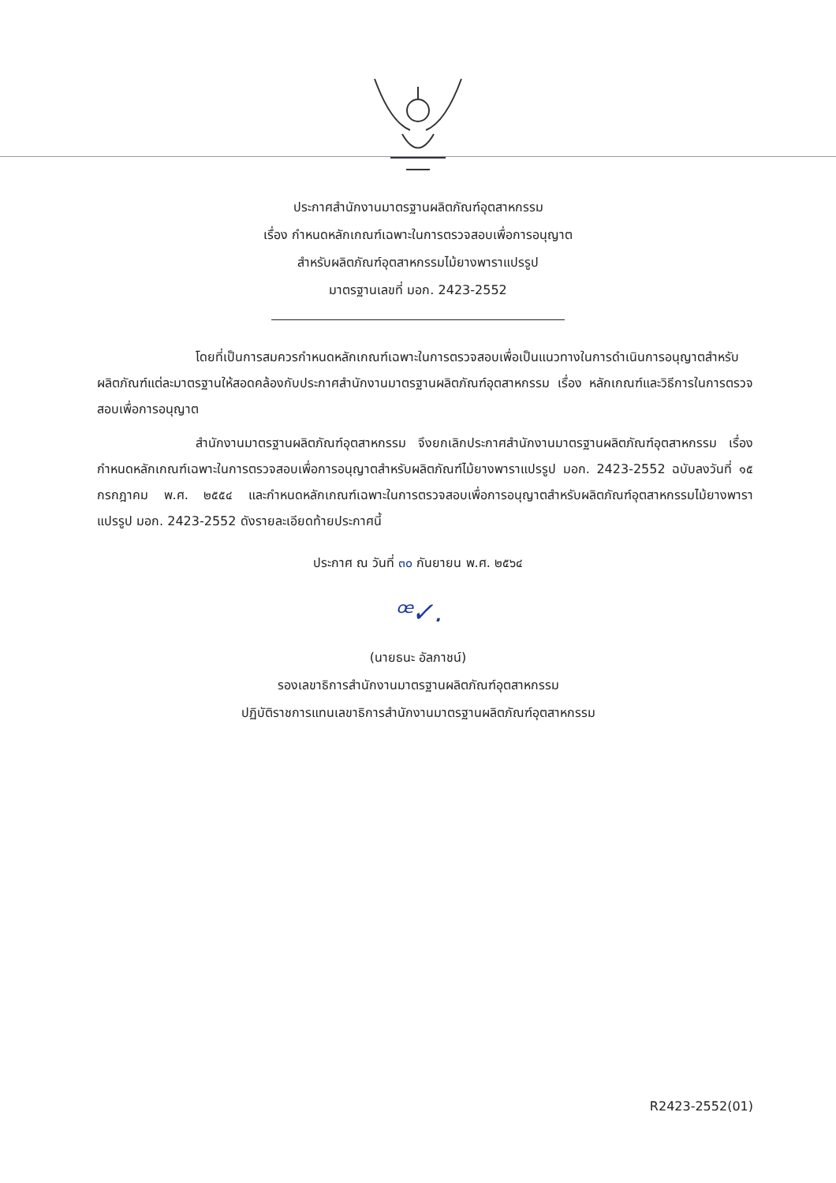ประกาศสำนักงานมาตรฐานผลิตภัณฑ์อุตสาหกรรม
เรื่อง กำหนดหลักเกณฑ์เฉพาะในการตรวจสอบเพื่อการอนุญาต
สำหรับผลิตภัณฑ์อุตสาหกรรมไม้ยางพาราแปรรูป
มาตรฐานเลขที่ มอก. 2423-2552
โดยที่เป็นการสมควรกำหนดหลักเกณฑ์เฉพาะในการตรวจสอบเพื่อเป็นแนวทางในการดำเนินการอนุญาตสำหรับผลิตภัณฑ์แต่ละมาตรฐานให้สอดคล้องกับประกาศสำนักงานมาตรฐานผลิตภัณฑ์อุตสาหกรรม เรื่อง หลักเกณฑ์และวิธีการในการตรวจสอบเพื่อการอนุญาต
สำนักงานมาตรฐานผลิตภัณฑ์อุตสาหกรรม จึงยกเลิกประกาศสำนักงานมาตรฐานผลิตภัณฑ์อุตสาหกรรม เรื่อง กำหนดหลักเกณฑ์เฉพาะในการตรวจสอบเพื่อการอนุญาตสำหรับผลิตภัณฑ์ไม้ยางพาราแปรรูป มอก. 2423-2552 ฉบับลงวันที่ ๑๕ กรกฎาคม พ.ศ. ๒๕๕๔ และกำหนดหลักเกณฑ์เฉพาะในการตรวจสอบเพื่อการอนุญาตสำหรับผลิตภัณฑ์อุตสาหกรรมไม้ยางพาราแปรรูป มอก. 2423-2552 ดังรายละเอียดท้ายประกาศนี้
ประกาศ ณ วันที่ ๓๐ กันยายน พ.ศ. ๒๕๖๔
ꟹ✓.
(นายธนะ อัลภาชน์)
รองเลขาธิการสำนักงานมาตรฐานผลิตภัณฑ์อุตสาหกรรม
ปฏิบัติราชการแทนเลขาธิการสำนักงานมาตรฐานผลิตภัณฑ์อุตสาหกรรม
R2423-2552(01)